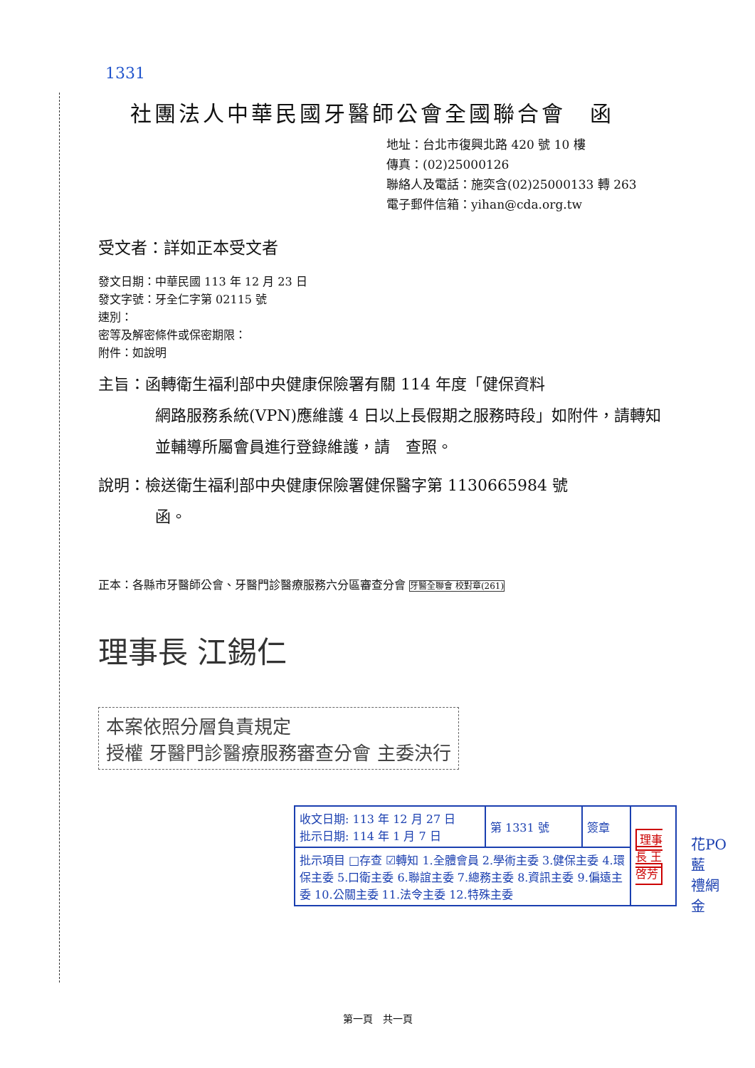1331
社團法人中華民國牙醫師公會全國聯合會　函
地址：台北市復興北路 420 號 10 樓
傳真：(02)25000126
聯絡人及電話：施奕含(02)25000133 轉 263
電子郵件信箱：yihan@cda.org.tw
受文者：詳如正本受文者
發文日期：中華民國 113 年 12 月 23 日
發文字號：牙全仁字第 02115 號
速別：
密等及解密條件或保密期限：
附件：如說明
主旨：函轉衛生福利部中央健康保險署有關 114 年度「健保資料
網路服務系統(VPN)應維護 4 日以上長假期之服務時段」如附件，請轉知並輔導所屬會員進行登錄維護，請　查照。
說明：檢送衛生福利部中央健康保險署健保醫字第 1130665984 號
函。
正本：各縣市牙醫師公會、牙醫門診醫療服務六分區審查分會 牙醫全聯會 校對章(261)
理事長 江錫仁
本案依照分層負責規定
授權 牙醫門診醫療服務審查分會 主委決行
| 收文日期: 113 年 12 月 27 日 批示日期: 114 年 1 月 7 日 | 第 1331 號 | 簽章 | 理事長 王啓芳 |
| 批示項目 □存查 ☑轉知 1.全體會員 2.學術主委 3.健保主委 4.環保主委 5.口衛主委 6.聯誼主委 7.總務主委 8.資訊主委 9.偏遠主委 10.公關主委 11.法令主委 12.特殊主委 | | | |
花PO
藍
禮網
金
第一頁　共一頁